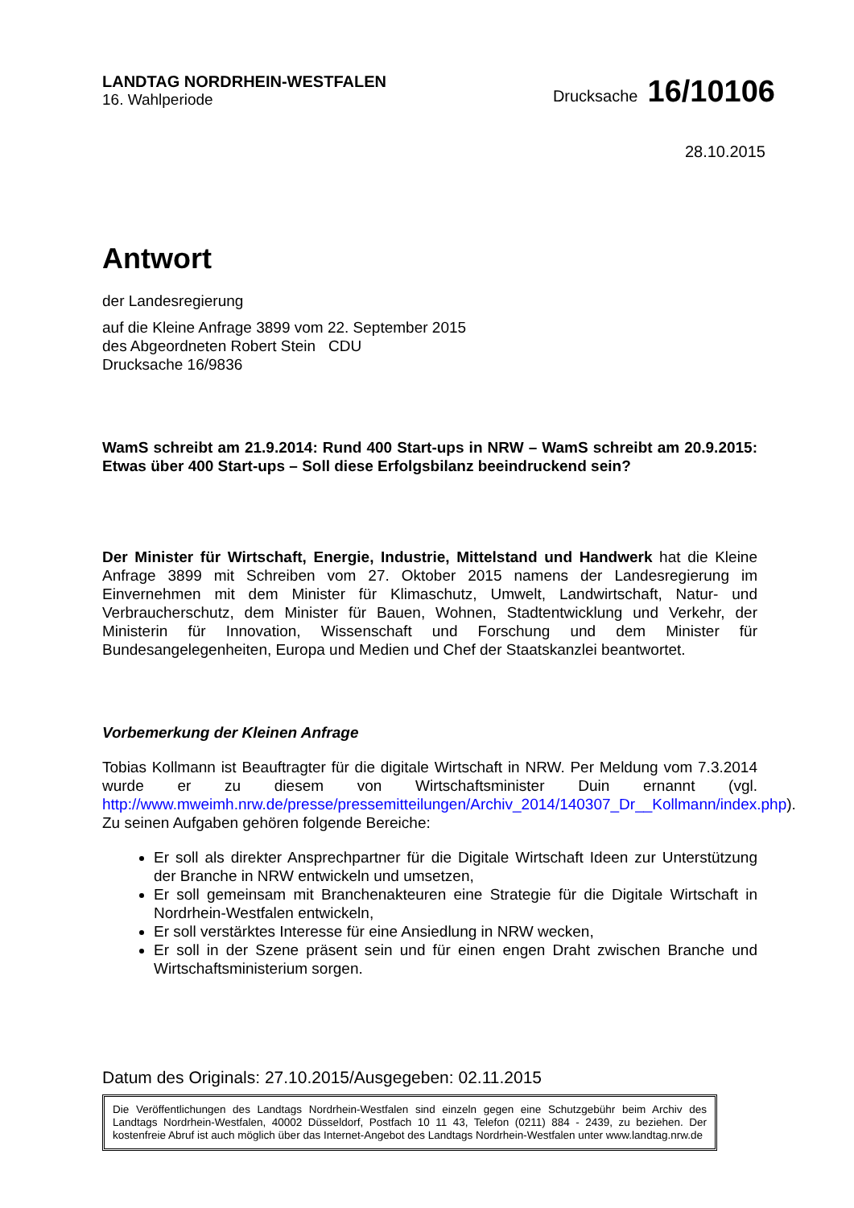LANDTAG NORDRHEIN-WESTFALEN
16. Wahlperiode
Drucksache 16/10106
28.10.2015
Antwort
der Landesregierung
auf die Kleine Anfrage 3899 vom 22. September 2015
des Abgeordneten Robert Stein CDU
Drucksache 16/9836
WamS schreibt am 21.9.2014: Rund 400 Start-ups in NRW – WamS schreibt am 20.9.2015: Etwas über 400 Start-ups – Soll diese Erfolgsbilanz beeindruckend sein?
Der Minister für Wirtschaft, Energie, Industrie, Mittelstand und Handwerk hat die Kleine Anfrage 3899 mit Schreiben vom 27. Oktober 2015 namens der Landesregierung im Einvernehmen mit dem Minister für Klimaschutz, Umwelt, Landwirtschaft, Natur- und Verbraucherschutz, dem Minister für Bauen, Wohnen, Stadtentwicklung und Verkehr, der Ministerin für Innovation, Wissenschaft und Forschung und dem Minister für Bundesangelegenheiten, Europa und Medien und Chef der Staatskanzlei beantwortet.
Vorbemerkung der Kleinen Anfrage
Tobias Kollmann ist Beauftragter für die digitale Wirtschaft in NRW. Per Meldung vom 7.3.2014 wurde er zu diesem von Wirtschaftsminister Duin ernannt (vgl. http://www.mweimh.nrw.de/presse/pressemitteilungen/Archiv_2014/140307_Dr__Kollmann/index.php). Zu seinen Aufgaben gehören folgende Bereiche:
Er soll als direkter Ansprechpartner für die Digitale Wirtschaft Ideen zur Unterstützung der Branche in NRW entwickeln und umsetzen,
Er soll gemeinsam mit Branchenakteuren eine Strategie für die Digitale Wirtschaft in Nordrhein-Westfalen entwickeln,
Er soll verstärktes Interesse für eine Ansiedlung in NRW wecken,
Er soll in der Szene präsent sein und für einen engen Draht zwischen Branche und Wirtschaftsministerium sorgen.
Datum des Originals: 27.10.2015/Ausgegeben: 02.11.2015
Die Veröffentlichungen des Landtags Nordrhein-Westfalen sind einzeln gegen eine Schutzgebühr beim Archiv des Landtags Nordrhein-Westfalen, 40002 Düsseldorf, Postfach 10 11 43, Telefon (0211) 884 - 2439, zu beziehen. Der kostenfreie Abruf ist auch möglich über das Internet-Angebot des Landtags Nordrhein-Westfalen unter www.landtag.nrw.de